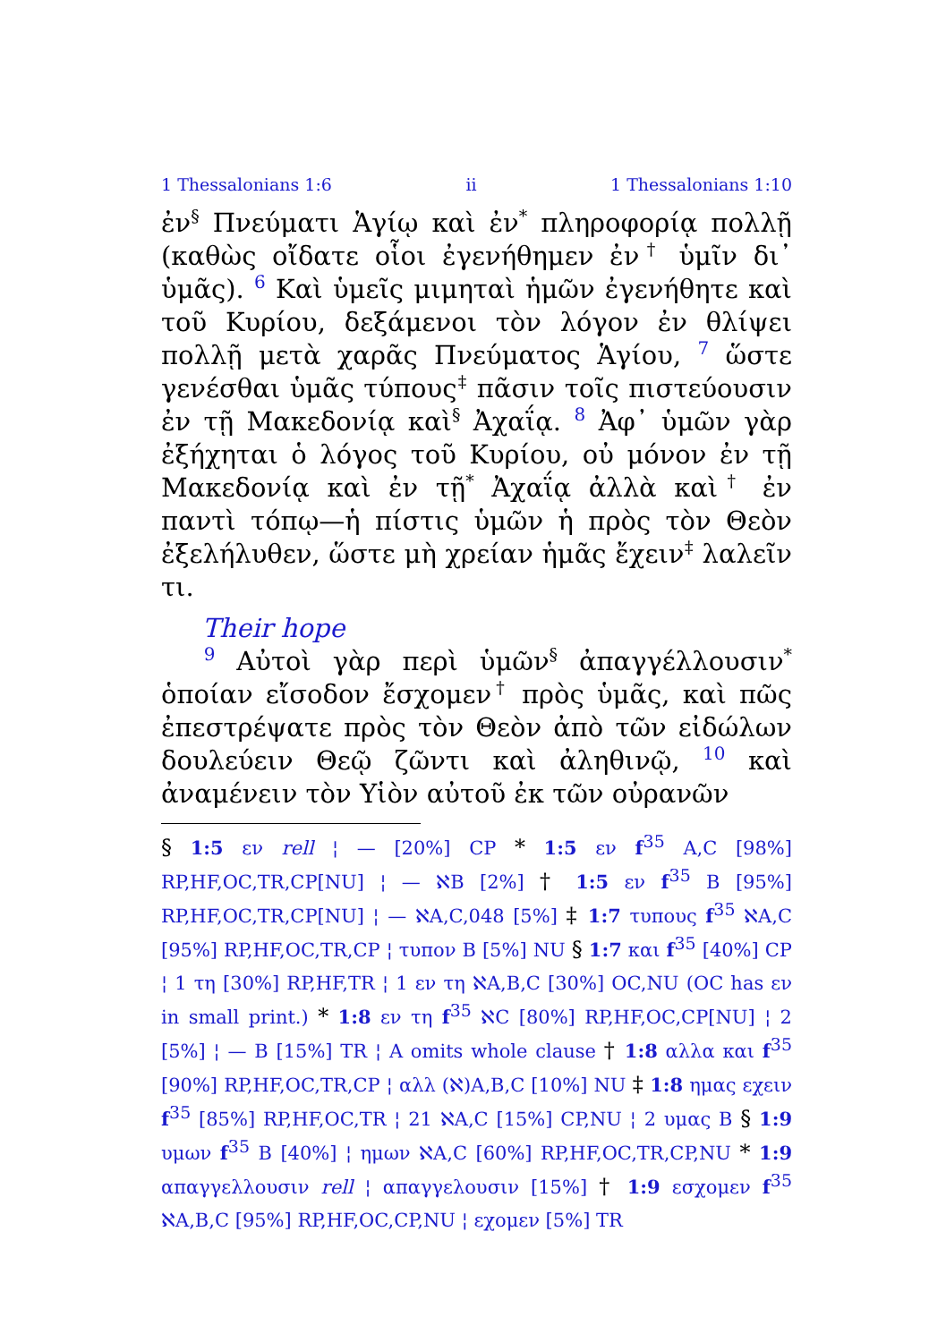1 Thessalonians 1:6 ii 1 Thessalonians 1:10
ἐν<sup>§</sup> Πνεύματι Ἁγίῳ καὶ ἐν<sup>*</sup> πληροφορίᾳ πολλῇ (καθὼς οἴδατε οἷοι ἐγενήθημεν ἐν<sup>†</sup> ὑμῖν δι᾽ ὑμᾶς). 6 Καὶ ὑμεῖς μιμηταὶ ἡμῶν ἐγενήθητε καὶ τοῦ Κυρίου, δεξάμενοι τὸν λόγον ἐν θλίψει πολλῇ μετὰ χαρᾶς Πνεύματος Ἁγίου, 7 ὥστε γενέσθαι ὑμᾶς τύπους<sup>‡</sup> πᾶσιν τοῖς πιστεύουσιν ἐν τῇ Μακεδονίᾳ καὶ<sup>§</sup> Ἀχαΐᾳ. 8 Ἀφ᾽ ὑμῶν γὰρ ἐξήχηται ὁ λόγος τοῦ Κυρίου, οὐ μόνον ἐν τῇ Μακεδονίᾳ καὶ ἐν τῇ<sup>*</sup> Ἀχαΐᾳ ἀλλὰ καὶ<sup>†</sup> ἐν παντὶ τόπῳ—ἡ πίστις ὑμῶν ἡ πρὸς τὸν Θεὸν ἐξελήλυθεν, ὥστε μὴ χρείαν ἡμᾶς ἔχειν<sup>‡</sup> λαλεῖν τι.
Their hope
9 Αὐτοὶ γὰρ περὶ ὑμῶν<sup>§</sup> ἀπαγγέλλουσιν<sup>*</sup> ὁποίαν εἴσοδον ἔσχομεν<sup>†</sup> πρὸς ὑμᾶς, καὶ πῶς ἐπεστρέψατε πρὸς τὸν Θεὸν ἀπὸ τῶν εἰδώλων δουλεύειν Θεῷ ζῶντι καὶ ἀληθινῷ, 10 καὶ ἀναμένειν τὸν Υἱὸν αὐτοῦ ἐκ τῶν οὐρανῶν
§ 1:5 εν rell ¦ — [20%] CP * 1:5 εν f<sup>35</sup> A,C [98%] RP,HF,OC,TR,CP[NU] ¦ — ℵB [2%] † 1:5 εν f<sup>35</sup> B [95%] RP,HF,OC,TR,CP[NU] ¦ — ℵA,C,048 [5%] ‡ 1:7 τυπους f<sup>35</sup> ℵA,C [95%] RP,HF,OC,TR,CP ¦ τυπον B [5%] NU § 1:7 και f<sup>35</sup> [40%] CP ¦ 1 τη [30%] RP,HF,TR ¦ 1 εν τη ℵA,B,C [30%] OC,NU (OC has εν in small print.) * 1:8 εν τη f<sup>35</sup> ℵC [80%] RP,HF,OC,CP[NU] ¦ 2 [5%] ¦ — B [15%] TR ¦ A omits whole clause † 1:8 αλλα και f<sup>35</sup> [90%] RP,HF,OC,TR,CP ¦ αλλ (ℵ)A,B,C [10%] NU ‡ 1:8 ημας εχειν f<sup>35</sup> [85%] RP,HF,OC,TR ¦ 21 ℵA,C [15%] CP,NU ¦ 2 υμας B § 1:9 υμων f<sup>35</sup> B [40%] ¦ ημων ℵA,C [60%] RP,HF,OC,TR,CP,NU * 1:9 απαγγελλουσιν rell ¦ απαγγελουσιν [15%] † 1:9 εσχομεν f<sup>35</sup> ℵA,B,C [95%] RP,HF,OC,CP,NU ¦ εχομεν [5%] TR